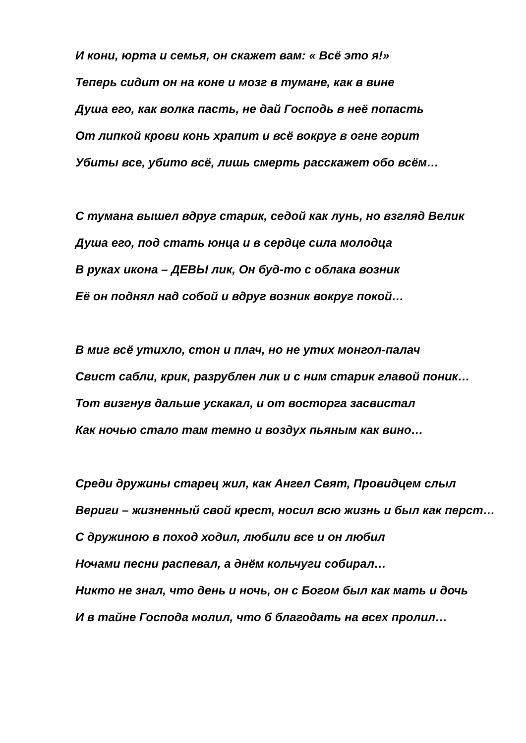И кони, юрта и семья, он скажет вам: « Всё это я!»
Теперь сидит он на коне и мозг в тумане, как в вине
Душа его, как волка пасть, не дай Господь в неё попасть
От липкой крови конь храпит и всё вокруг в огне горит
Убиты все, убито всё, лишь смерть расскажет обо всём…
С тумана вышел вдруг старик, седой как лунь, но взгляд Велик
Душа его, под стать юнца и в сердце сила молодца
В руках икона – ДЕВЫ лик, Он буд-то с облака возник
Её он поднял над собой и вдруг возник вокруг покой…
В миг всё утихло, стон и плач, но не утих монгол-палач
Свист сабли, крик, разрублен лик и с ним старик главой поник…
Тот визгнув дальше ускакал, и от восторга засвистал
Как ночью стало там темно и воздух пьяным как вино…
Среди дружины старец жил, как Ангел Свят, Провидцем слыл
Вериги – жизненный свой крест, носил всю жизнь и был как перст…
С дружиною в поход ходил, любили все и он любил
Ночами песни распевал, а днём кольчуги собирал…
Никто не знал, что день и ночь, он с Богом был как мать и дочь
И в тайне Господа молил, что б благодать на всех пролил…